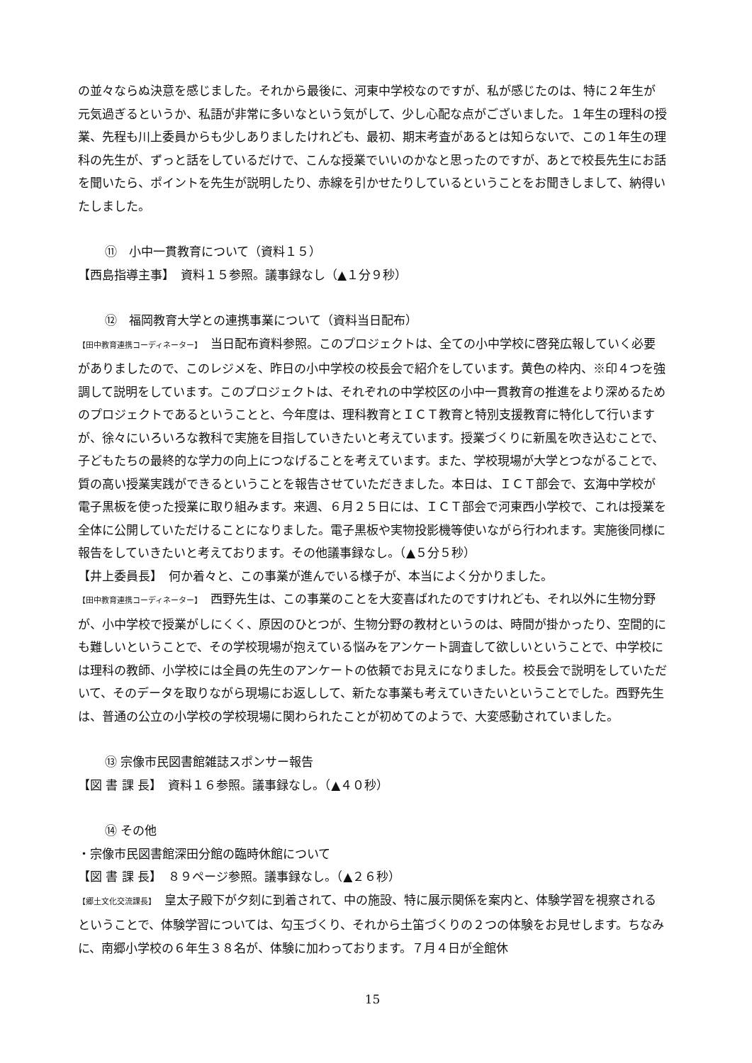の並々ならぬ決意を感じました。それから最後に、河東中学校なのですが、私が感じたのは、特に２年生が元気過ぎるというか、私語が非常に多いなという気がして、少し心配な点がございました。１年生の理科の授業、先程も川上委員からも少しありましたけれども、最初、期末考査があるとは知らないで、この１年生の理科の先生が、ずっと話をしているだけで、こんな授業でいいのかなと思ったのですが、あとで校長先生にお話を聞いたら、ポイントを先生が説明したり、赤線を引かせたりしているということをお聞きしまして、納得いたしました。
⑪　小中一貫教育について（資料１５）
【西島指導主事】　資料１５参照。議事録なし（▲１分９秒）
⑫　福岡教育大学との連携事業について（資料当日配布）
【田中教育連携コーディネーター】　当日配布資料参照。このプロジェクトは、全ての小中学校に啓発広報していく必要がありましたので、このレジメを、昨日の小中学校の校長会で紹介をしています。黄色の枠内、※印４つを強調して説明をしています。このプロジェクトは、それぞれの中学校区の小中一貫教育の推進をより深めるためのプロジェクトであるということと、今年度は、理科教育とＩＣＴ教育と特別支援教育に特化して行いますが、徐々にいろいろな教科で実施を目指していきたいと考えています。授業づくりに新風を吹き込むことで、子どもたちの最終的な学力の向上につなげることを考えています。また、学校現場が大学とつながることで、質の高い授業実践ができるということを報告させていただきました。本日は、ＩＣＴ部会で、玄海中学校が電子黒板を使った授業に取り組みます。来週、６月２５日には、ＩＣＴ部会で河東西小学校で、これは授業を全体に公開していただけることになりました。電子黒板や実物投影機等使いながら行われます。実施後同様に報告をしていきたいと考えております。その他議事録なし。（▲５分５秒）
【井上委員長】　何か着々と、この事業が進んでいる様子が、本当によく分かりました。
【田中教育連携コーディネーター】　西野先生は、この事業のことを大変喜ばれたのですけれども、それ以外に生物分野が、小中学校で授業がしにくく、原因のひとつが、生物分野の教材というのは、時間が掛かったり、空間的にも難しいということで、その学校現場が抱えている悩みをアンケート調査して欲しいということで、中学校には理科の教師、小学校には全員の先生のアンケートの依頼でお見えになりました。校長会で説明をしていただいて、そのデータを取りながら現場にお返しして、新たな事業も考えていきたいということでした。西野先生は、普通の公立の小学校の学校現場に関わられたことが初めてのようで、大変感動されていました。
⑬ 宗像市民図書館雑誌スポンサー報告
【図 書 課 長】　資料１６参照。議事録なし。（▲４０秒）
⑭ その他
・宗像市民図書館深田分館の臨時休館について
【図 書 課 長】　８９ページ参照。議事録なし。（▲２６秒）
【郷土文化交流課長】　皇太子殿下が夕刻に到着されて、中の施設、特に展示関係を案内と、体験学習を視察されるということで、体験学習については、勾玉づくり、それから土笛づくりの２つの体験をお見せします。ちなみに、南郷小学校の６年生３８名が、体験に加わっております。７月４日が全館休
15